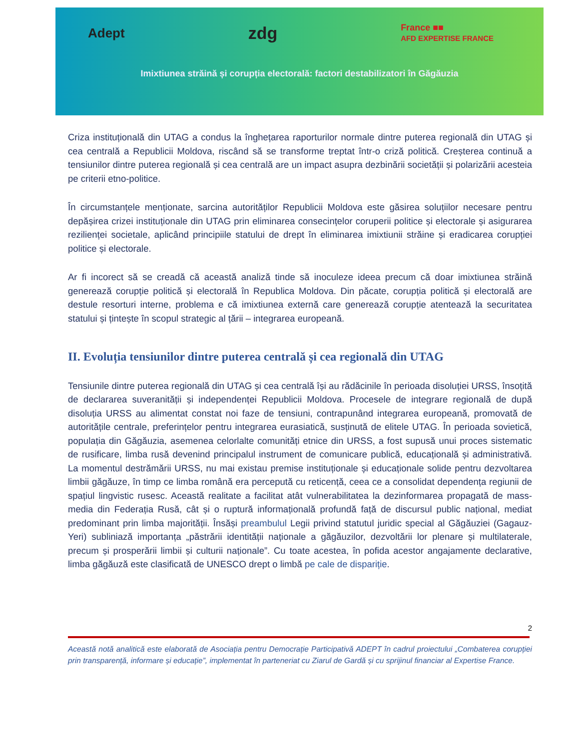Adept zdg France ■■
AFD EXPERTISE FRANCE
Imixtiunea străină și corupția electorală: factori destabilizatori în Găgăuzia
Criza instituțională din UTAG a condus la înghețarea raporturilor normale dintre puterea regională din UTAG și cea centrală a Republicii Moldova, riscând să se transforme treptat într-o criză politică. Creșterea continuă a tensiunilor dintre puterea regională și cea centrală are un impact asupra dezbinării societății și polarizării acesteia pe criterii etno-politice.
În circumstanțele menționate, sarcina autorităților Republicii Moldova este găsirea soluțiilor necesare pentru depășirea crizei instituționale din UTAG prin eliminarea consecințelor coruperii politice și electorale și asigurarea rezilienței societale, aplicând principiile statului de drept în eliminarea imixtiunii străine și eradicarea corupției politice și electorale.
Ar fi incorect să se creadă că această analiză tinde să inoculeze ideea precum că doar imixtiunea străină generează corupție politică și electorală în Republica Moldova. Din păcate, corupția politică și electorală are destule resorturi interne, problema e că imixtiunea externă care generează corupție atentează la securitatea statului și țintește în scopul strategic al țării – integrarea europeană.
II. Evoluția tensiunilor dintre puterea centrală și cea regională din UTAG
Tensiunile dintre puterea regională din UTAG și cea centrală își au rădăcinile în perioada disoluției URSS, însoțită de declararea suveranității și independenței Republicii Moldova. Procesele de integrare regională de după disoluția URSS au alimentat constat noi faze de tensiuni, contrapunând integrarea europeană, promovată de autoritățile centrale, preferințelor pentru integrarea eurasiatică, susținută de elitele UTAG. În perioada sovietică, populația din Găgăuzia, asemenea celorlalte comunități etnice din URSS, a fost supusă unui proces sistematic de rusificare, limba rusă devenind principalul instrument de comunicare publică, educațională și administrativă. La momentul destrămării URSS, nu mai existau premise instituționale și educaționale solide pentru dezvoltarea limbii găgăuze, în timp ce limba română era percepută cu reticență, ceea ce a consolidat dependența regiunii de spațiul lingvistic rusesc. Această realitate a facilitat atât vulnerabilitatea la dezinformarea propagată de mass-media din Federația Rusă, cât și o ruptură informațională profundă față de discursul public național, mediat predominant prin limba majorității. Însăși preambulul Legii privind statutul juridic special al Găgăuziei (Gagauz-Yeri) subliniază importanța „păstrării identității naționale a găgăuzilor, dezvoltării lor plenare și multilaterale, precum și prosperării limbii și culturii naționale”. Cu toate acestea, în pofida acestor angajamente declarative, limba găgăuză este clasificată de UNESCO drept o limbă pe cale de dispariție.
2
Această notă analitică este elaborată de Asociația pentru Democrație Participativă ADEPT în cadrul proiectului „Combaterea corupției prin transparență, informare și educație”, implementat în parteneriat cu Ziarul de Gardă și cu sprijinul financiar al Expertise France.